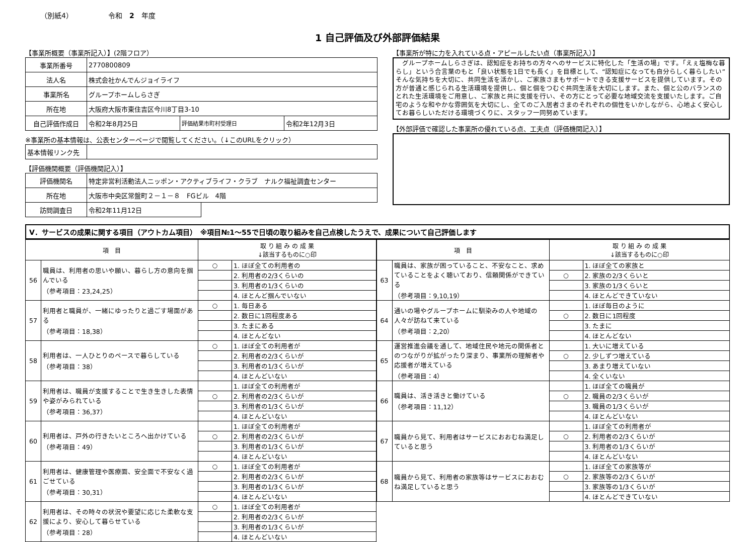（別紙4） 令和　2　年度
1 自己評価及び外部評価結果
【事業所概要（事業所記入）】(2階フロア）
| 事業所番号 | 2770800809 | | |
| 法人名 | 株式会社かんでんジョイライフ | | |
| 事業所名 | グループホームしらさぎ | | |
| 所在地 | 大阪府大阪市東住吉区今川8丁目3-10 | | |
| 自己評価作成日 | 令和2年8月25日 | 評価結果市町村受理日 | 令和2年12月3日 |
※事業所の基本情報は、公表センターページで閲覧してください。（↓このURLをクリック）
| 基本情報リンク先 | |
【評価機関概要（評価機関記入）】
| 評価機関名 | 特定非営利活動法人ニッポン・アクティブライフ・クラブ ナルク福祉調査センター | |
| 所在地 | 大阪市中央区常盤町２－１－８ FGビル 4階 | |
| 訪問調査日 | 令和2年11月12日 | |
【事業所が特に力を入れている点・アピールしたい点（事業所記入）】
　グループホームしらさぎは、認知症をお持ちの方々へのサービスに特化した「生活の場」です。「えぇ塩梅な暮らし」という合言葉のもと「良い状態を1日でも長く」を目標として、“認知症になっても自分らしく暮らしたい”そんな気持ちを大切に、共同生活を活かし、ご家族さまもサポートできる支援サービスを提供しています。その方が普通と感じられる生活環境を提供し、個と個をつむぐ共同生活を大切にします。また、個と公のバランスのとれた生活環境をご用意し、ご家族と共に支援を行い、その方にとって必要な地域交流を支援いたします。ご自宅のような和やかな雰囲気を大切にし、全てのご入居者さまのそれぞれの個性をいかしながら、心地よく安心してお暮らしいただける環境づくりに、スタッフ一同努めています。
【外部評価で確認した事業所の優れている点、工夫点（評価機関記入）】
Ⅴ．サービスの成果に関する項目（アウトカム項目）　※項目№1～55で日頃の取り組みを自己点検したうえで、成果について自己評価します
| 項 目 | | 取 り 組 み の 成 果 ↓該当するものに○印 | |
| --- | --- | --- | --- |
| 56 | 職員は、利用者の思いや願い、暮らし方の意向を掴んでいる （参考項目：23,24,25） | ○ | 1. ほぼ全ての利用者の |
| | | | 2. 利用者の2/3くらいの |
| | | | 3. 利用者の1/3くらいの |
| | | | 4. ほとんど掴んでいない |
| 57 | 利用者と職員が、一緒にゆったりと過ごす場面がある （参考項目：18,38） | ○ | 1. 毎日ある |
| | | | 2. 数日に1回程度ある |
| | | | 3. たまにある |
| | | | 4. ほとんどない |
| 58 | 利用者は、一人ひとりのペースで暮らしている （参考項目：38） | ○ | 1. ほぼ全ての利用者が |
| | | | 2. 利用者の2/3くらいが |
| | | | 3. 利用者の1/3くらいが |
| | | | 4. ほとんどいない |
| 59 | 利用者は、職員が支援することで生き生きした表情や姿がみられている （参考項目：36,37） | | 1. ほぼ全ての利用者が |
| | | ○ | 2. 利用者の2/3くらいが |
| | | | 3. 利用者の1/3くらいが |
| | | | 4. ほとんどいない |
| 60 | 利用者は、戸外の行きたいところへ出かけている （参考項目：49） | | 1. ほぼ全ての利用者が |
| | | ○ | 2. 利用者の2/3くらいが |
| | | | 3. 利用者の1/3くらいが |
| | | | 4. ほとんどいない |
| 61 | 利用者は、健康管理や医療面、安全面で不安なく過ごせている （参考項目：30,31） | ○ | 1. ほぼ全ての利用者が |
| | | | 2. 利用者の2/3くらいが |
| | | | 3. 利用者の1/3くらいが |
| | | | 4. ほとんどいない |
| 62 | 利用者は、その時々の状況や要望に応じた柔軟な支援により、安心して暮らせている （参考項目：28） | ○ | 1. ほぼ全ての利用者が |
| | | | 2. 利用者の2/3くらいが |
| | | | 3. 利用者の1/3くらいが |
| | | | 4. ほとんどいない |
| 項 目 | | 取 り 組 み の 成 果 ↓該当するものに○印 | |
| --- | --- | --- | --- |
| 63 | 職員は、家族が困っていること、不安なこと、求めていることをよく聴いており、信頼関係ができている （参考項目：9,10,19） | | 1. ほぼ全ての家族と |
| | | ○ | 2. 家族の2/3くらいと |
| | | | 3. 家族の1/3くらいと |
| | | | 4. ほとんどできていない |
| 64 | 通いの場やグループホームに馴染みの人や地域の人々が訪ねて来ている （参考項目：2,20） | | 1. ほぼ毎日のように |
| | | ○ | 2. 数日に1回程度 |
| | | | 3. たまに |
| | | | 4. ほとんどない |
| 65 | 運営推進会議を通して、地域住民や地元の関係者とのつながりが拡がったり深まり、事業所の理解者や応援者が増えている （参考項目：4） | | 1. 大いに増えている |
| | | ○ | 2. 少しずつ増えている |
| | | | 3. あまり増えていない |
| | | | 4. 全くいない |
| 66 | 職員は、活き活きと働けている （参考項目：11,12） | | 1. ほぼ全ての職員が |
| | | ○ | 2. 職員の2/3くらいが |
| | | | 3. 職員の1/3くらいが |
| | | | 4. ほとんどいない |
| 67 | 職員から見て、利用者はサービスにおおむね満足していると思う | | 1. ほぼ全ての利用者が |
| | | ○ | 2. 利用者の2/3くらいが |
| | | | 3. 利用者の1/3くらいが |
| | | | 4. ほとんどいない |
| 68 | 職員から見て、利用者の家族等はサービスにおおむね満足していると思う | | 1. ほぼ全ての家族等が |
| | | ○ | 2. 家族等の2/3くらいが |
| | | | 3. 家族等の1/3くらいが |
| | | | 4. ほとんどできていない |